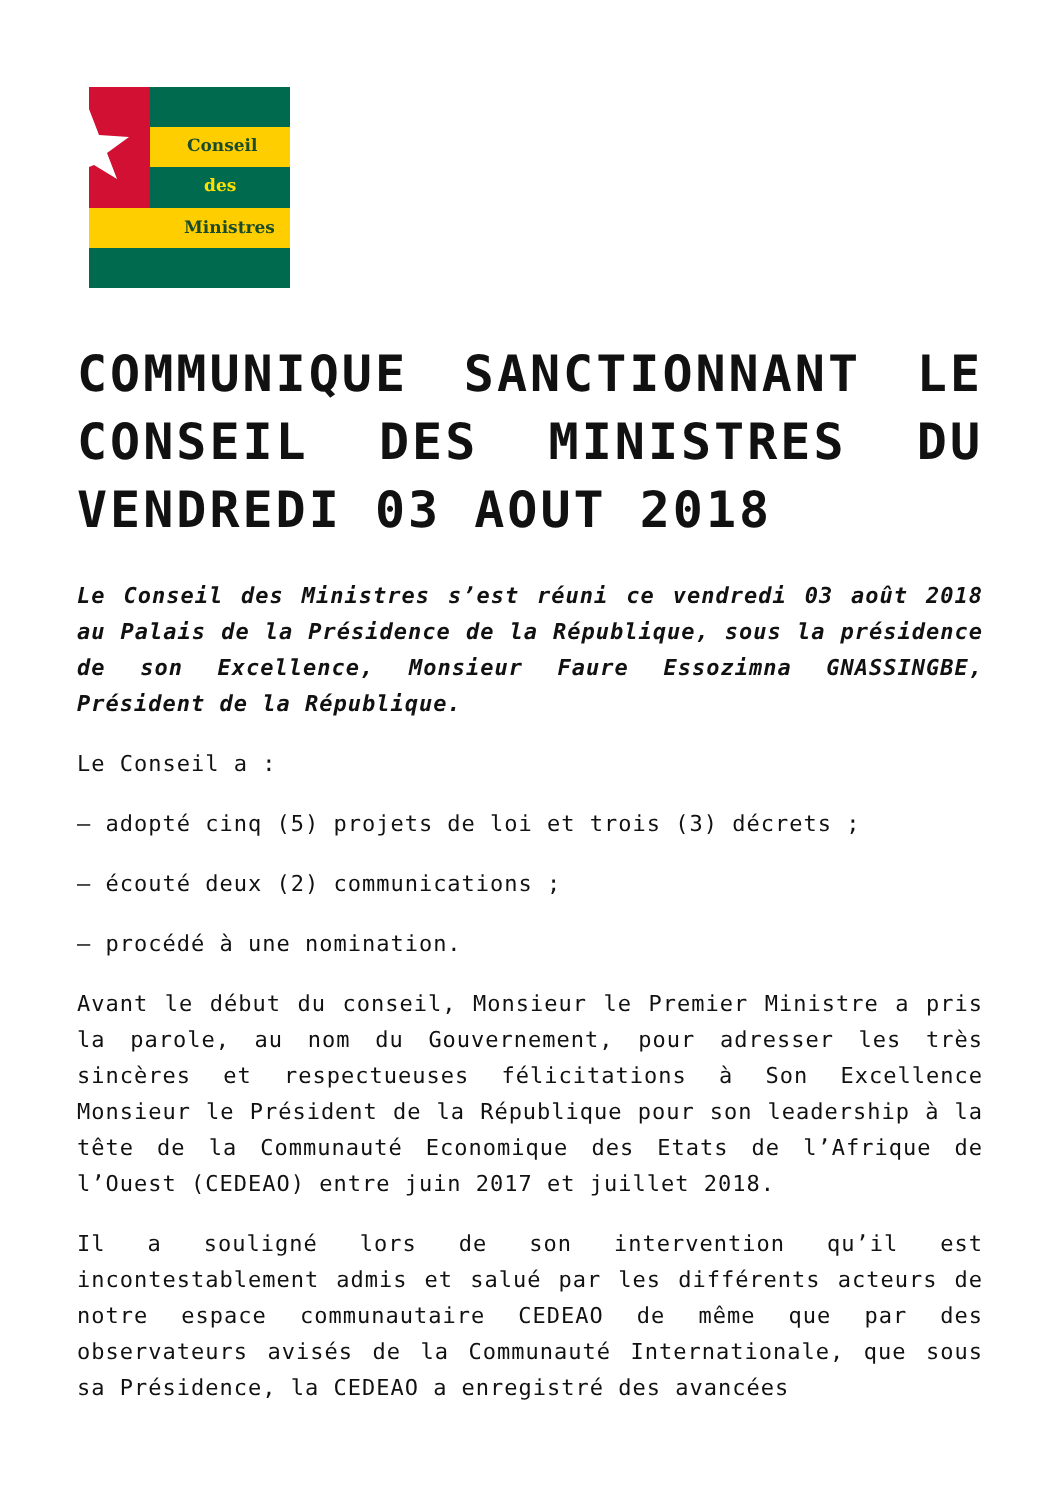Conseil
des
Ministres
COMMUNIQUE SANCTIONNANT LE CONSEIL DES MINISTRES DU VENDREDI 03 AOUT 2018
Le Conseil des Ministres s’est réuni ce vendredi 03 août 2018 au Palais de la Présidence de la République, sous la présidence de son Excellence, Monsieur Faure Essozimna GNASSINGBE, Président de la République.
Le Conseil a :
– adopté cinq (5) projets de loi et trois (3) décrets ;
– écouté deux (2) communications ;
– procédé à une nomination.
Avant le début du conseil, Monsieur le Premier Ministre a pris la parole, au nom du Gouvernement, pour adresser les très sincères et respectueuses félicitations à Son Excellence Monsieur le Président de la République pour son leadership à la tête de la Communauté Economique des Etats de l’Afrique de l’Ouest (CEDEAO) entre juin 2017 et juillet 2018.
Il a souligné lors de son intervention qu’il est incontestablement admis et salué par les différents acteurs de notre espace communautaire CEDEAO de même que par des observateurs avisés de la Communauté Internationale, que sous sa Présidence, la CEDEAO a enregistré des avancées